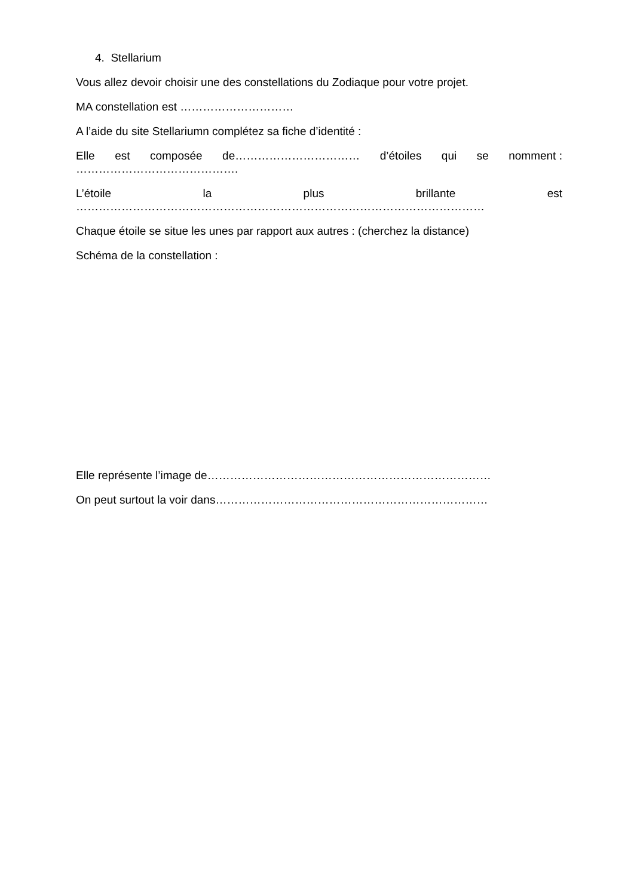4. Stellarium
Vous allez devoir choisir une des constellations du Zodiaque pour votre projet.
MA constellation est …………………………
A l’aide du site Stellariumn complétez sa fiche d’identité :
Elle est composée de…………………………… d’étoiles qui se nomment :
…………………………………….
L’étoile la plus brillante est
………………………………………………………………………………………………
Chaque étoile se situe les unes par rapport aux autres : (cherchez la distance)
Schéma de la constellation :
Elle représente l’image de…………………………………………………………………
On peut surtout la voir dans………………………………………………………………